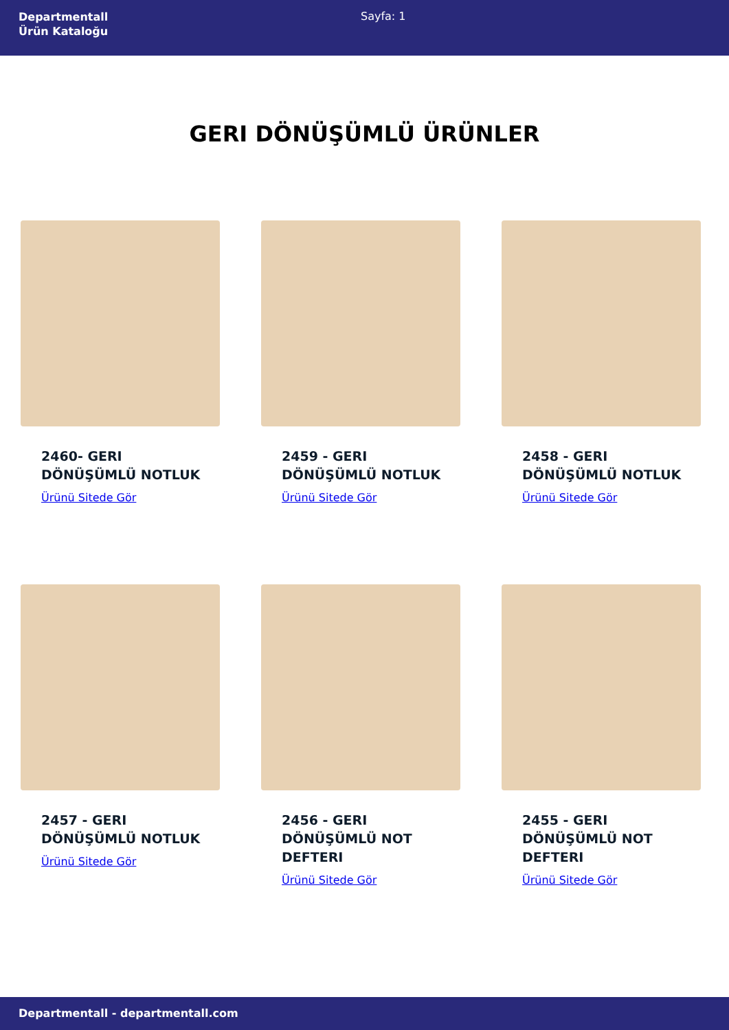Departmentall
Ürün Kataloğu
Sayfa: 1
GERI DÖNÜŞÜMLÜ ÜRÜNLER
2460- GERI DÖNÜŞÜMLÜ NOTLUK
Ürünü Sitede Gör
2459 - GERI DÖNÜŞÜMLÜ NOTLUK
Ürünü Sitede Gör
2458 - GERI DÖNÜŞÜMLÜ NOTLUK
Ürünü Sitede Gör
2457 - GERI DÖNÜŞÜMLÜ NOTLUK
Ürünü Sitede Gör
2456 - GERI DÖNÜŞÜMLÜ NOT DEFTERI
Ürünü Sitede Gör
2455 - GERI DÖNÜŞÜMLÜ NOT DEFTERI
Ürünü Sitede Gör
Departmentall - departmentall.com